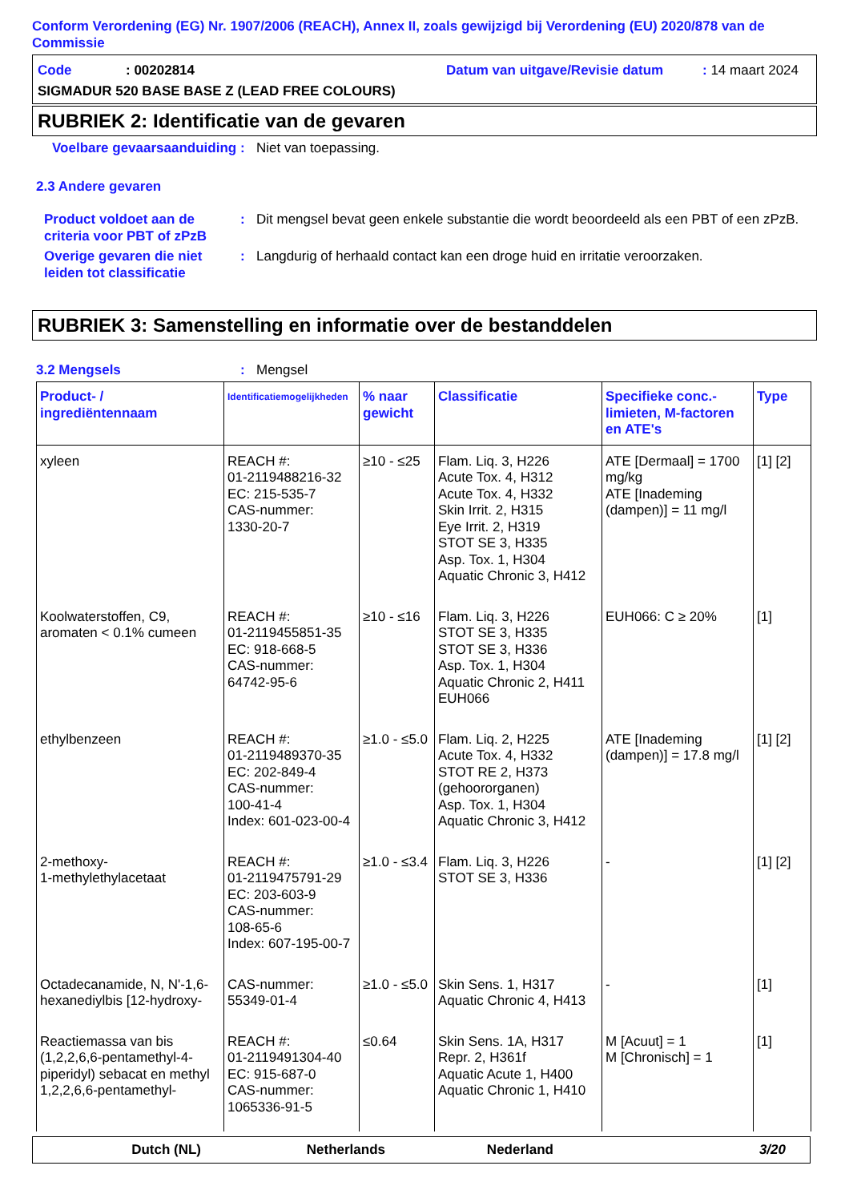Conform Verordening (EG) Nr. 1907/2006 (REACH), Annex II, zoals gewijzigd bij Verordening (EU) 2020/878 van de Commissie
Code: 00202814 Datum van uitgave/Revisie datum: 14 maart 2024
SIGMADUR 520 BASE BASE Z (LEAD FREE COLOURS)
RUBRIEK 2: Identificatie van de gevaren
Voelbare gevaarsaanduiding: Niet van toepassing.
2.3 Andere gevaren
Product voldoet aan de criteria voor PBT of zPzB: Dit mengsel bevat geen enkele substantie die wordt beoordeeld als een PBT of een zPzB.
Overige gevaren die niet leiden tot classificatie: Langdurig of herhaald contact kan een droge huid en irritatie veroorzaken.
RUBRIEK 3: Samenstelling en informatie over de bestanddelen
3.2 Mengsels: Mengsel
| Product- / ingrediëntennaam | Identificatiemogelijkheden | % naar gewicht | Classificatie | Specifieke conc.-limieten, M-factoren en ATE's | Type |
| --- | --- | --- | --- | --- | --- |
| xyleen | REACH #: 01-2119488216-32 EC: 215-535-7 CAS-nummer: 1330-20-7 | ≥10 - ≤25 | Flam. Liq. 3, H226 Acute Tox. 4, H312 Acute Tox. 4, H332 Skin Irrit. 2, H315 Eye Irrit. 2, H319 STOT SE 3, H335 Asp. Tox. 1, H304 Aquatic Chronic 3, H412 | ATE [Dermaal] = 1700 mg/kg ATE [Inademing (dampen)] = 11 mg/l | [1] [2] |
| Koolwaterstoffen, C9, aromaten < 0.1% cumeen | REACH #: 01-2119455851-35 EC: 918-668-5 CAS-nummer: 64742-95-6 | ≥10 - ≤16 | Flam. Liq. 3, H226 STOT SE 3, H335 STOT SE 3, H336 Asp. Tox. 1, H304 Aquatic Chronic 2, H411 EUH066 | EUH066: C ≥ 20% | [1] |
| ethylbenzeen | REACH #: 01-2119489370-35 EC: 202-849-4 CAS-nummer: 100-41-4 Index: 601-023-00-4 | ≥1.0 - ≤5.0 | Flam. Liq. 2, H225 Acute Tox. 4, H332 STOT RE 2, H373 (gehoororganen) Asp. Tox. 1, H304 Aquatic Chronic 3, H412 | ATE [Inademing (dampen)] = 17.8 mg/l | [1] [2] |
| 2-methoxy- 1-methylethylacetaat | REACH #: 01-2119475791-29 EC: 203-603-9 CAS-nummer: 108-65-6 Index: 607-195-00-7 | ≥1.0 - ≤3.4 | Flam. Liq. 3, H226 STOT SE 3, H336 | - | [1] [2] |
| Octadecanamide, N, N'-1,6-hexanediylbis [12-hydroxy- | CAS-nummer: 55349-01-4 | ≥1.0 - ≤5.0 | Skin Sens. 1, H317 Aquatic Chronic 4, H413 | - | [1] |
| Reactiemassa van bis (1,2,2,6,6-pentamethyl-4-piperidyl) sebacat en methyl 1,2,2,6,6-pentamethyl- | REACH #: 01-2119491304-40 EC: 915-687-0 CAS-nummer: 1065336-91-5 | ≤0.64 | Skin Sens. 1A, H317 Repr. 2, H361f Aquatic Acute 1, H400 Aquatic Chronic 1, H410 | M [Acuut] = 1 M [Chronisch] = 1 | [1] |
Dutch (NL) Netherlands Nederland 3/20